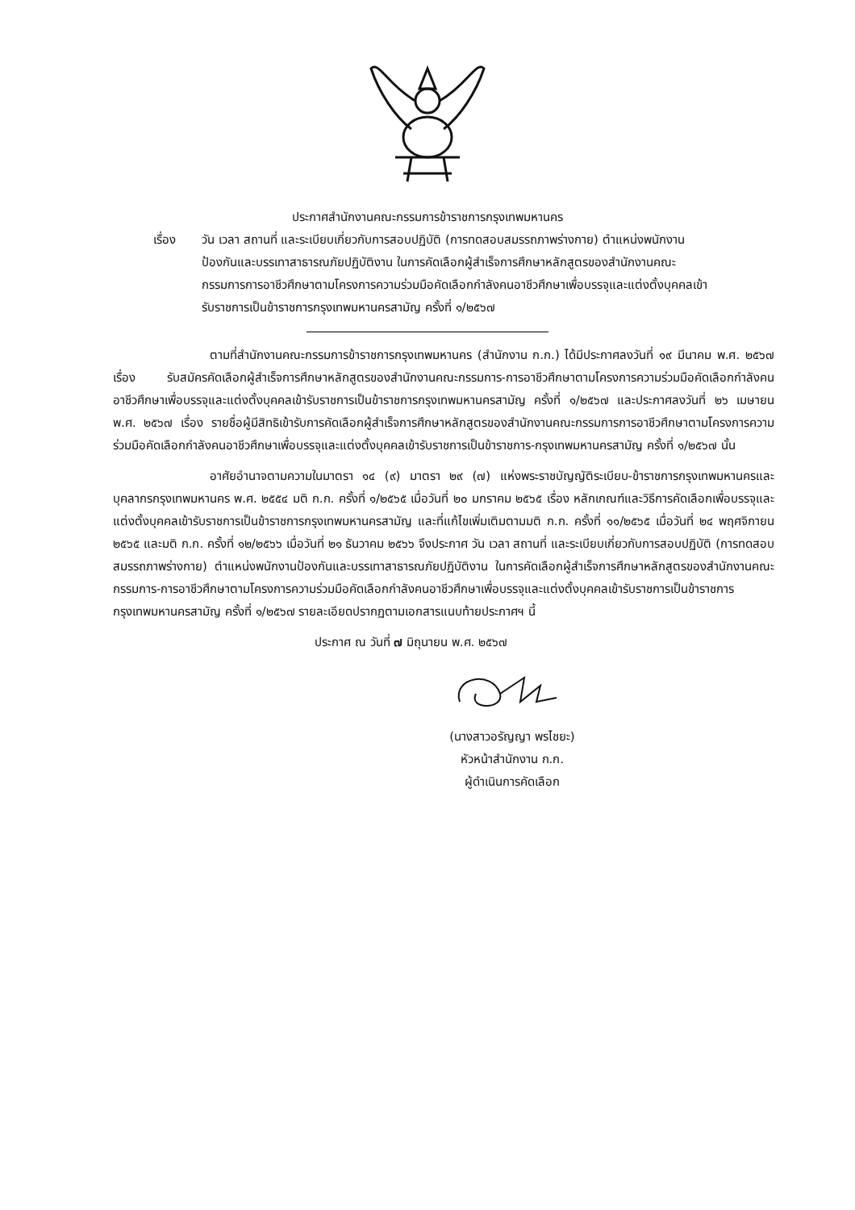ประกาศสำนักงานคณะกรรมการข้าราชการกรุงเทพมหานคร
เรื่อง วัน เวลา สถานที่ และระเบียบเกี่ยวกับการสอบปฏิบัติ (การทดสอบสมรรถภาพร่างกาย) ตำแหน่งพนักงานป้องกันและบรรเทาสาธารณภัยปฏิบัติงาน ในการคัดเลือกผู้สำเร็จการศึกษาหลักสูตรของสำนักงานคณะกรรมการการอาชีวศึกษาตามโครงการความร่วมมือคัดเลือกกำลังคนอาชีวศึกษาเพื่อบรรจุและแต่งตั้งบุคคลเข้ารับราชการเป็นข้าราชการกรุงเทพมหานครสามัญ ครั้งที่ ๑/๒๕๖๗
ตามที่สำนักงานคณะกรรมการข้าราชการกรุงเทพมหานคร (สำนักงาน ก.ก.) ได้มีประกาศลงวันที่ ๑๙ มีนาคม พ.ศ. ๒๕๖๗ เรื่อง รับสมัครคัดเลือกผู้สำเร็จการศึกษาหลักสูตรของสำนักงานคณะกรรมการ-การอาชีวศึกษาตามโครงการความร่วมมือคัดเลือกกำลังคนอาชีวศึกษาเพื่อบรรจุและแต่งตั้งบุคคลเข้ารับราชการเป็นข้าราชการกรุงเทพมหานครสามัญ ครั้งที่ ๑/๒๕๖๗ และประกาศลงวันที่ ๒๖ เมษายน พ.ศ. ๒๕๖๗ เรื่อง รายชื่อผู้มีสิทธิเข้ารับการคัดเลือกผู้สำเร็จการศึกษาหลักสูตรของสำนักงานคณะกรรมการการอาชีวศึกษาตามโครงการความร่วมมือคัดเลือกกำลังคนอาชีวศึกษาเพื่อบรรจุและแต่งตั้งบุคคลเข้ารับราชการเป็นข้าราชการ-กรุงเทพมหานครสามัญ ครั้งที่ ๑/๒๕๖๗ นั้น
อาศัยอำนาจตามความในมาตรา ๑๔ (๙) มาตรา ๒๙ (๗) แห่งพระราชบัญญัติระเบียบ-ข้าราชการกรุงเทพมหานครและบุคลากรกรุงเทพมหานคร พ.ศ. ๒๕๕๔ มติ ก.ก. ครั้งที่ ๑/๒๕๖๕ เมื่อวันที่ ๒๐ มกราคม ๒๕๖๕ เรื่อง หลักเกณฑ์และวิธีการคัดเลือกเพื่อบรรจุและแต่งตั้งบุคคลเข้ารับราชการเป็นข้าราชการกรุงเทพมหานครสามัญ และที่แก้ไขเพิ่มเติมตามมติ ก.ก. ครั้งที่ ๑๑/๒๕๖๕ เมื่อวันที่ ๒๔ พฤศจิกายน ๒๕๖๕ และมติ ก.ก. ครั้งที่ ๑๒/๒๕๖๖ เมื่อวันที่ ๒๑ ธันวาคม ๒๕๖๖ จึงประกาศ วัน เวลา สถานที่ และระเบียบเกี่ยวกับการสอบปฏิบัติ (การทดสอบสมรรถภาพร่างกาย) ตำแหน่งพนักงานป้องกันและบรรเทาสาธารณภัยปฏิบัติงาน ในการคัดเลือกผู้สำเร็จการศึกษาหลักสูตรของสำนักงานคณะกรรมการ-การอาชีวศึกษาตามโครงการความร่วมมือคัดเลือกกำลังคนอาชีวศึกษาเพื่อบรรจุและแต่งตั้งบุคคลเข้ารับราชการเป็นข้าราชการกรุงเทพมหานครสามัญ ครั้งที่ ๑/๒๕๖๗ รายละเอียดปรากฏตามเอกสารแนบท้ายประกาศฯ นี้
ประกาศ ณ วันที่ ๗ มิถุนายน พ.ศ. ๒๕๖๗
(นางสาวอรัญญา พรไชยะ)
หัวหน้าสำนักงาน ก.ก.
ผู้ดำเนินการคัดเลือก